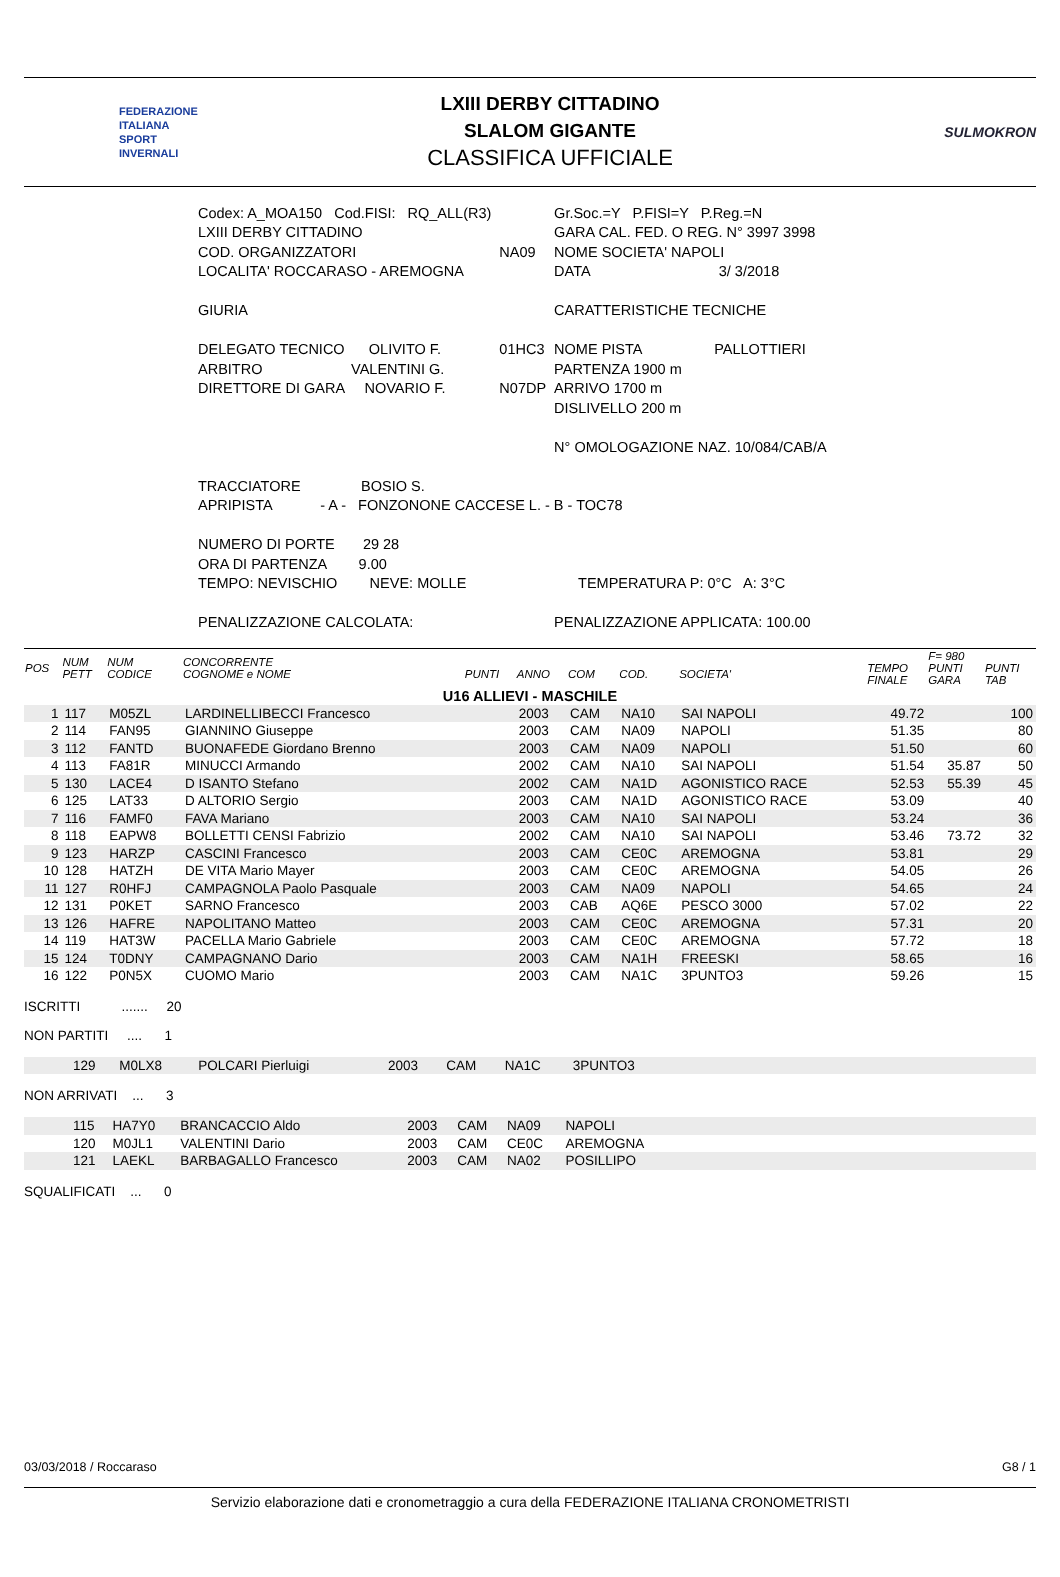FEDERAZIONE
ITALIANA
SPORT
INVERNALI
LXIII DERBY CITTADINO
SLALOM GIGANTE
CLASSIFICA UFFICIALE
SULMOKRON
| Codex: A_MOA150 Cod.FISI: RQ_ALL(R3) | | Gr.Soc.=Y P.FISI=Y P.Reg.=N |
| LXIII DERBY CITTADINO | | GARA CAL. FED. O REG. N° 3997 3998 |
| COD. ORGANIZZATORI | NA09 | NOME SOCIETA' NAPOLI |
| LOCALITA' ROCCARASO - AREMOGNA | | DATA 3/ 3/2018 |
| GIURIA | | CARATTERISTICHE TECNICHE |
| DELEGATO TECNICO OLIVITO F. | 01HC3 | NOME PISTA PALLOTTIERI |
| ARBITRO VALENTINI G. | | PARTENZA 1900 m |
| DIRETTORE DI GARA NOVARIO F. | N07DP | ARRIVO 1700 m |
| | | DISLIVELLO 200 m |
| | | N° OMOLOGAZIONE NAZ. 10/084/CAB/A |
| TRACCIATORE BOSIO S. | | |
| APRIPISTA - A - FONZONONE CACCESE L. - B - TOC78 | | |
| NUMERO DI PORTE 29 28 | | |
| ORA DI PARTENZA 9.00 | | |
| TEMPO: NEVISCHIO NEVE: MOLLE | | TEMPERATURA P: 0°C A: 3°C |
| PENALIZZAZIONE CALCOLATA: | | PENALIZZAZIONE APPLICATA: 100.00 |
| POS | NUM PETT | NUM CODICE | CONCORRENTE COGNOME e NOME | PUNTI | ANNO | COM | COD. | SOCIETA' | TEMPO FINALE | F= 980 PUNTI GARA | PUNTI TAB |
| --- | --- | --- | --- | --- | --- | --- | --- | --- | --- | --- | --- |
| U16 ALLIEVI - MASCHILE | | | | | | | | | | | |
| 1 | 117 | M05ZL | LARDINELLIBECCI Francesco | | 2003 | CAM | NA10 | SAI NAPOLI | 49.72 | | 100 |
| 2 | 114 | FAN95 | GIANNINO Giuseppe | | 2003 | CAM | NA09 | NAPOLI | 51.35 | | 80 |
| 3 | 112 | FANTD | BUONAFEDE Giordano Brenno | | 2003 | CAM | NA09 | NAPOLI | 51.50 | | 60 |
| 4 | 113 | FA81R | MINUCCI Armando | | 2002 | CAM | NA10 | SAI NAPOLI | 51.54 | 35.87 | 50 |
| 5 | 130 | LACE4 | D ISANTO Stefano | | 2002 | CAM | NA1D | AGONISTICO RACE | 52.53 | 55.39 | 45 |
| 6 | 125 | LAT33 | D ALTORIO Sergio | | 2003 | CAM | NA1D | AGONISTICO RACE | 53.09 | | 40 |
| 7 | 116 | FAMF0 | FAVA Mariano | | 2003 | CAM | NA10 | SAI NAPOLI | 53.24 | | 36 |
| 8 | 118 | EAPW8 | BOLLETTI CENSI Fabrizio | | 2002 | CAM | NA10 | SAI NAPOLI | 53.46 | 73.72 | 32 |
| 9 | 123 | HARZP | CASCINI Francesco | | 2003 | CAM | CE0C | AREMOGNA | 53.81 | | 29 |
| 10 | 128 | HATZH | DE VITA Mario Mayer | | 2003 | CAM | CE0C | AREMOGNA | 54.05 | | 26 |
| 11 | 127 | R0HFJ | CAMPAGNOLA Paolo Pasquale | | 2003 | CAM | NA09 | NAPOLI | 54.65 | | 24 |
| 12 | 131 | P0KET | SARNO Francesco | | 2003 | CAB | AQ6E | PESCO 3000 | 57.02 | | 22 |
| 13 | 126 | HAFRE | NAPOLITANO Matteo | | 2003 | CAM | CE0C | AREMOGNA | 57.31 | | 20 |
| 14 | 119 | HAT3W | PACELLA Mario Gabriele | | 2003 | CAM | CE0C | AREMOGNA | 57.72 | | 18 |
| 15 | 124 | T0DNY | CAMPAGNANO Dario | | 2003 | CAM | NA1H | FREESKI | 58.65 | | 16 |
| 16 | 122 | P0N5X | CUOMO Mario | | 2003 | CAM | NA1C | 3PUNTO3 | 59.26 | | 15 |
ISCRITTI ....... 20
NON PARTITI .... 1
| | 129 | M0LX8 | POLCARI Pierluigi | 2003 | CAM | NA1C | 3PUNTO3 | |
NON ARRIVATI ... 3
| | 115 | HA7Y0 | BRANCACCIO Aldo | 2003 | CAM | NA09 | NAPOLI | |
| | 120 | M0JL1 | VALENTINI Dario | 2003 | CAM | CE0C | AREMOGNA | |
| | 121 | LAEKL | BARBAGALLO Francesco | 2003 | CAM | NA02 | POSILLIPO | |
SQUALIFICATI ... 0
03/03/2018 / Roccaraso G8 / 1
Servizio elaborazione dati e cronometraggio a cura della FEDERAZIONE ITALIANA CRONOMETRISTI